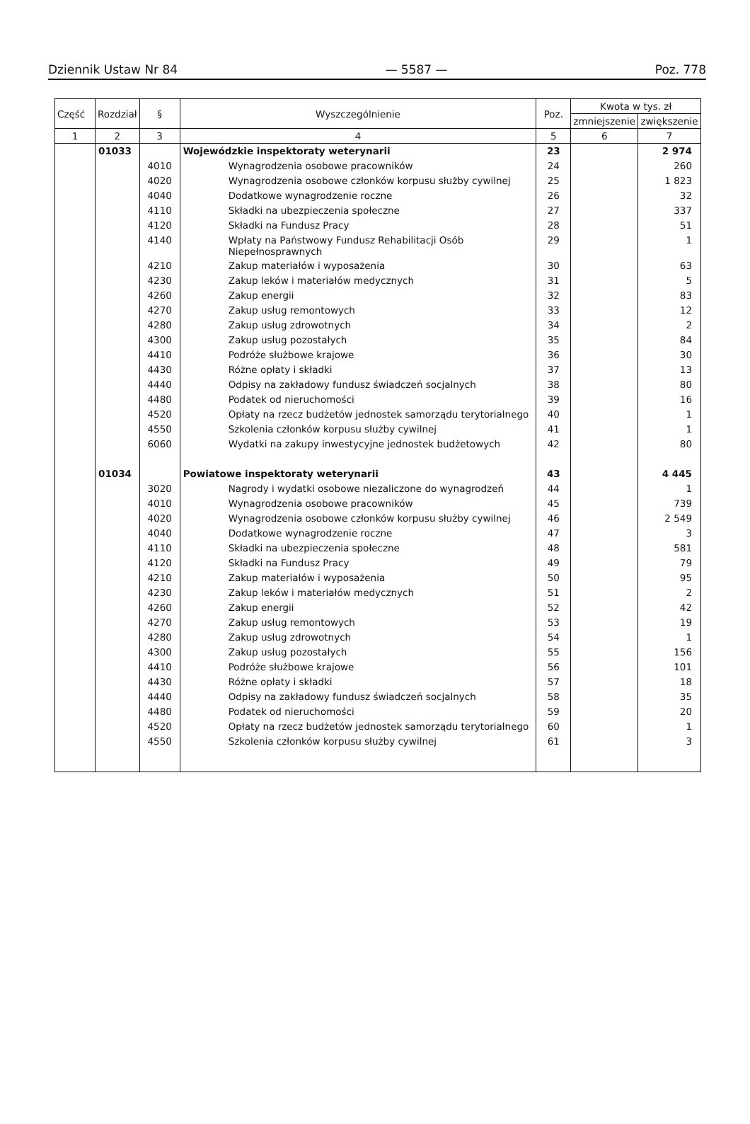Dziennik Ustaw Nr 84 — 5587 — Poz. 778
| Część | Rozdział | § | Wyszczególnienie | Poz. | Kwota w tys. zł | |
| --- | --- | --- | --- | --- | --- | --- |
| | | | | | zmniejszenie | zwiększenie |
| 1 | 2 | 3 | 4 | 5 | 6 | 7 |
| | 01033 | | Wojewódzkie inspektoraty weterynarii | 23 | | 2 974 |
| | | 4010 | Wynagrodzenia osobowe pracowników | 24 | | 260 |
| | | 4020 | Wynagrodzenia osobowe członków korpusu służby cywilnej | 25 | | 1 823 |
| | | 4040 | Dodatkowe wynagrodzenie roczne | 26 | | 32 |
| | | 4110 | Składki na ubezpieczenia społeczne | 27 | | 337 |
| | | 4120 | Składki na Fundusz Pracy | 28 | | 51 |
| | | 4140 | Wpłaty na Państwowy Fundusz Rehabilitacji Osób Niepełnosprawnych | 29 | | 1 |
| | | 4210 | Zakup materiałów i wyposażenia | 30 | | 63 |
| | | 4230 | Zakup leków i materiałów medycznych | 31 | | 5 |
| | | 4260 | Zakup energii | 32 | | 83 |
| | | 4270 | Zakup usług remontowych | 33 | | 12 |
| | | 4280 | Zakup usług zdrowotnych | 34 | | 2 |
| | | 4300 | Zakup usług pozostałych | 35 | | 84 |
| | | 4410 | Podróże służbowe krajowe | 36 | | 30 |
| | | 4430 | Różne opłaty i składki | 37 | | 13 |
| | | 4440 | Odpisy na zakładowy fundusz świadczeń socjalnych | 38 | | 80 |
| | | 4480 | Podatek od nieruchomości | 39 | | 16 |
| | | 4520 | Opłaty na rzecz budżetów jednostek samorządu terytorialnego | 40 | | 1 |
| | | 4550 | Szkolenia członków korpusu służby cywilnej | 41 | | 1 |
| | | 6060 | Wydatki na zakupy inwestycyjne jednostek budżetowych | 42 | | 80 |
| | 01034 | | Powiatowe inspektoraty weterynarii | 43 | | 4 445 |
| | | 3020 | Nagrody i wydatki osobowe niezaliczone do wynagrodzeń | 44 | | 1 |
| | | 4010 | Wynagrodzenia osobowe pracowników | 45 | | 739 |
| | | 4020 | Wynagrodzenia osobowe członków korpusu służby cywilnej | 46 | | 2 549 |
| | | 4040 | Dodatkowe wynagrodzenie roczne | 47 | | 3 |
| | | 4110 | Składki na ubezpieczenia społeczne | 48 | | 581 |
| | | 4120 | Składki na Fundusz Pracy | 49 | | 79 |
| | | 4210 | Zakup materiałów i wyposażenia | 50 | | 95 |
| | | 4230 | Zakup leków i materiałów medycznych | 51 | | 2 |
| | | 4260 | Zakup energii | 52 | | 42 |
| | | 4270 | Zakup usług remontowych | 53 | | 19 |
| | | 4280 | Zakup usług zdrowotnych | 54 | | 1 |
| | | 4300 | Zakup usług pozostałych | 55 | | 156 |
| | | 4410 | Podróże służbowe krajowe | 56 | | 101 |
| | | 4430 | Różne opłaty i składki | 57 | | 18 |
| | | 4440 | Odpisy na zakładowy fundusz świadczeń socjalnych | 58 | | 35 |
| | | 4480 | Podatek od nieruchomości | 59 | | 20 |
| | | 4520 | Opłaty na rzecz budżetów jednostek samorządu terytorialnego | 60 | | 1 |
| | | 4550 | Szkolenia członków korpusu służby cywilnej | 61 | | 3 |